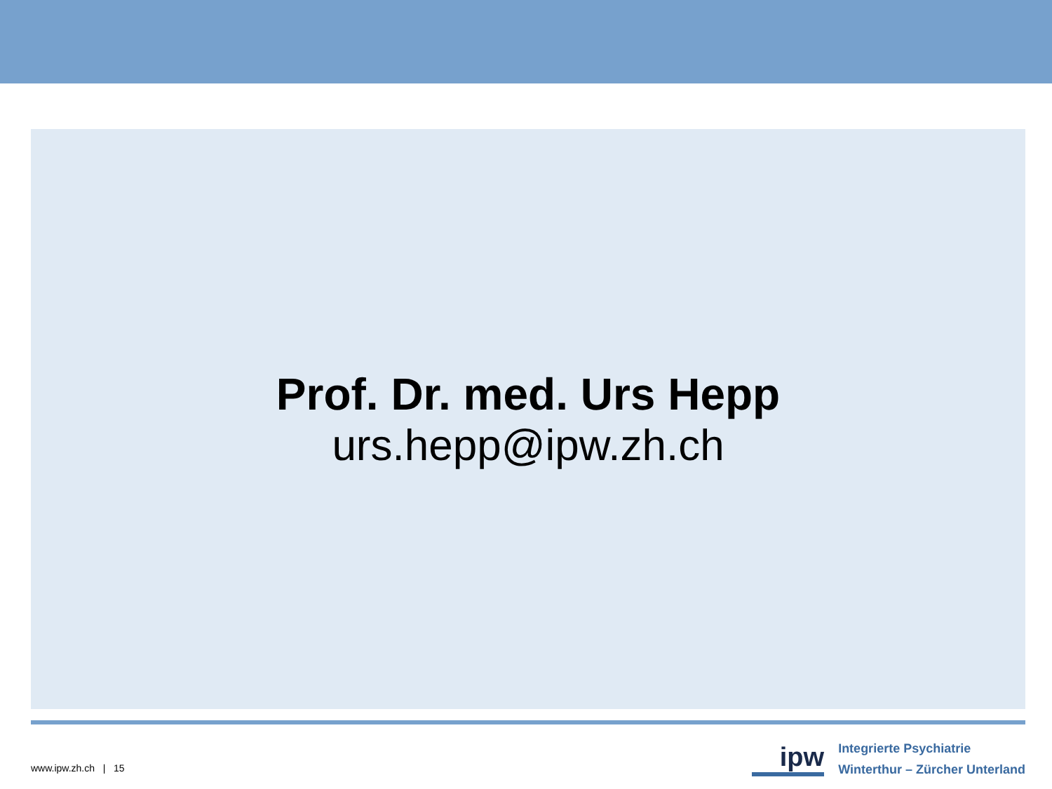Prof. Dr. med. Urs Hepp
urs.hepp@ipw.zh.ch
www.ipw.zh.ch | 15
ipw
Integrierte Psychiatrie
Winterthur – Zürcher Unterland